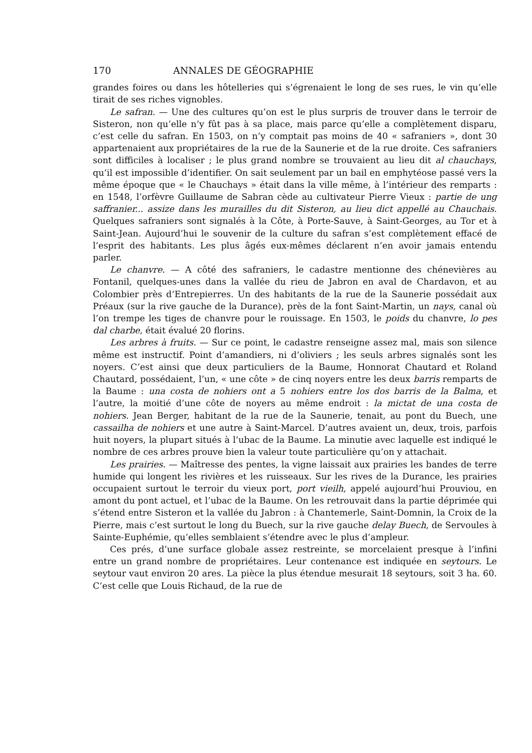170 ANNALES DE GÉOGRAPHIE
grandes foires ou dans les hôtelleries qui s’égrenaient le long de ses rues, le vin qu’elle tirait de ses riches vignobles.
Le safran. — Une des cultures qu’on est le plus surpris de trouver dans le terroir de Sisteron, non qu’elle n’y fût pas à sa place, mais parce qu’elle a complètement disparu, c’est celle du safran. En 1503, on n’y comptait pas moins de 40 « safraniers », dont 30 appartenaient aux propriétaires de la rue de la Saunerie et de la rue droite. Ces safraniers sont difficiles à localiser ; le plus grand nombre se trouvaient au lieu dit al chauchays, qu’il est impossible d’identifier. On sait seulement par un bail en emphytéose passé vers la même époque que « le Chauchays » était dans la ville même, à l’intérieur des remparts : en 1548, l’orfèvre Guillaume de Sabran cède au cultivateur Pierre Vieux : partie de ung saffranier... assize dans les murailles du dit Sisteron, au lieu dict appellé au Chauchais. Quelques safraniers sont signalés à la Côte, à Porte-Sauve, à Saint-Georges, au Tor et à Saint-Jean. Aujourd’hui le souvenir de la culture du safran s’est complètement effacé de l’esprit des habitants. Les plus âgés eux-mêmes déclarent n’en avoir jamais entendu parler.
Le chanvre. — A côté des safraniers, le cadastre mentionne des chénevières au Fontanil, quelques-unes dans la vallée du rieu de Jabron en aval de Chardavon, et au Colombier près d’Entrepierres. Un des habitants de la rue de la Saunerie possédait aux Préaux (sur la rive gauche de la Durance), près de la font Saint-Martin, un nays, canal où l’on trempe les tiges de chanvre pour le rouissage. En 1503, le poids du chanvre, lo pes dal charbe, était évalué 20 florins.
Les arbres à fruits. — Sur ce point, le cadastre renseigne assez mal, mais son silence même est instructif. Point d’amandiers, ni d’oliviers ; les seuls arbres signalés sont les noyers. C’est ainsi que deux particuliers de la Baume, Honnorat Chautard et Roland Chautard, possédaient, l’un, « une côte » de cinq noyers entre les deux barris remparts de la Baume : una costa de nohiers ont a 5 nohiers entre los dos barris de la Balma, et l’autre, la moitié d’une côte de noyers au même endroit : la mictat de una costa de nohiers. Jean Berger, habitant de la rue de la Saunerie, tenait, au pont du Buech, une cassailha de nohiers et une autre à Saint-Marcel. D’autres avaient un, deux, trois, parfois huit noyers, la plupart situés à l’ubac de la Baume. La minutie avec laquelle est indiqué le nombre de ces arbres prouve bien la valeur toute particulière qu’on y attachait.
Les prairies. — Maîtresse des pentes, la vigne laissait aux prairies les bandes de terre humide qui longent les rivières et les ruisseaux. Sur les rives de la Durance, les prairies occupaient surtout le terroir du vieux port, port vieilh, appelé aujourd’hui Prouviou, en amont du pont actuel, et l’ubac de la Baume. On les retrouvait dans la partie déprimée qui s’étend entre Sisteron et la vallée du Jabron : à Chantemerle, Saint-Domnin, la Croix de la Pierre, mais c’est surtout le long du Buech, sur la rive gauche delay Buech, de Servoules à Sainte-Euphémie, qu’elles semblaient s’étendre avec le plus d’ampleur.
Ces prés, d’une surface globale assez restreinte, se morcelaient presque à l’infini entre un grand nombre de propriétaires. Leur contenance est indiquée en seytours. Le seytour vaut environ 20 ares. La pièce la plus étendue mesurait 18 seytours, soit 3 ha. 60. C’est celle que Louis Richaud, de la rue de